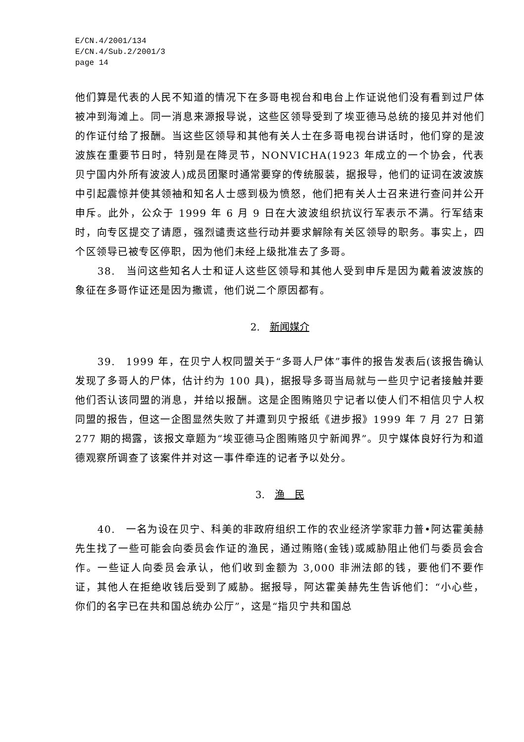E/CN.4/2001/134
E/CN.4/Sub.2/2001/3
page 14
他们算是代表的人民不知道的情况下在多哥电视台和电台上作证说他们没有看到过尸体被冲到海滩上。同一消息来源报导说，这些区领导受到了埃亚德马总统的接见并对他们的作证付给了报酬。当这些区领导和其他有关人士在多哥电视台讲话时，他们穿的是波波族在重要节日时，特别是在降灵节，NONVICHA(1923 年成立的一个协会，代表贝宁国内外所有波波人)成员团聚时通常要穿的传统服装，据报导，他们的证词在波波族中引起震惊并使其领袖和知名人士感到极为愤怒，他们把有关人士召来进行查问并公开申斥。此外，公众于 1999 年 6 月 9 日在大波波组织抗议行军表示不满。行军结束时，向专区提交了请愿，强烈谴责这些行动并要求解除有关区领导的职务。事实上，四个区领导已被专区停职，因为他们未经上级批准去了多哥。
38.　当问这些知名人士和证人这些区领导和其他人受到申斥是因为戴着波波族的象征在多哥作证还是因为撒谎，他们说二个原因都有。
2.　新闻媒介
39.　1999 年，在贝宁人权同盟关于“多哥人尸体”事件的报告发表后(该报告确认发现了多哥人的尸体，估计约为 100 具)，据报导多哥当局就与一些贝宁记者接触并要他们否认该同盟的消息，并给以报酬。这是企图贿赂贝宁记者以使人们不相信贝宁人权同盟的报告，但这一企图显然失败了并遭到贝宁报纸《进步报》1999 年 7 月 27 日第 277 期的揭露，该报文章题为“埃亚德马企图贿赂贝宁新闻界”。贝宁媒体良好行为和道德观察所调查了该案件并对这一事件牵连的记者予以处分。
3.　渔　民
40.　一名为设在贝宁、科美的非政府组织工作的农业经济学家菲力普•阿达霍美赫先生找了一些可能会向委员会作证的渔民，通过贿赂(金钱)或威胁阻止他们与委员会合作。一些证人向委员会承认，他们收到金额为 3,000 非洲法郎的钱，要他们不要作证，其他人在拒绝收钱后受到了威胁。据报导，阿达霍美赫先生告诉他们：“小心些，你们的名字已在共和国总统办公厅”，这是“指贝宁共和国总